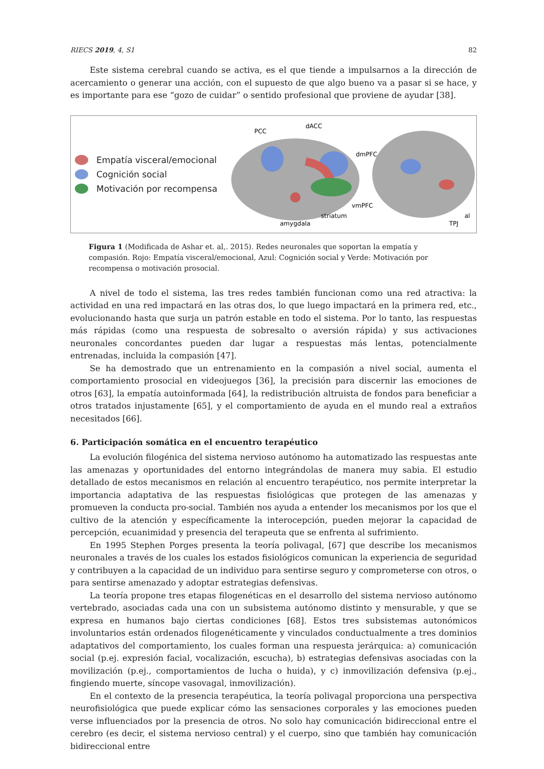RIECS 2019, 4, S1 82
Este sistema cerebral cuando se activa, es el que tiende a impulsarnos a la dirección de acercamiento o generar una acción, con el supuesto de que algo bueno va a pasar si se hace, y es importante para ese “gozo de cuidar” o sentido profesional que proviene de ayudar [38].
Empatía visceral/emocional
Cognición social
Motivación por recompensa
PCC
dACC
dmPFC
vmPFC
striatum
amygdala
al
TPJ
Figura 1 (Modificada de Ashar et. al,. 2015). Redes neuronales que soportan la empatía y compasión. Rojo: Empatía visceral/emocional, Azul: Cognición social y Verde: Motivación por recompensa o motivación prosocial.
A nivel de todo el sistema, las tres redes también funcionan como una red atractiva: la actividad en una red impactará en las otras dos, lo que luego impactará en la primera red, etc., evolucionando hasta que surja un patrón estable en todo el sistema. Por lo tanto, las respuestas más rápidas (como una respuesta de sobresalto o aversión rápida) y sus activaciones neuronales concordantes pueden dar lugar a respuestas más lentas, potencialmente entrenadas, incluida la compasión [47].
Se ha demostrado que un entrenamiento en la compasión a nivel social, aumenta el comportamiento prosocial en videojuegos [36], la precisión para discernir las emociones de otros [63], la empatía autoinformada [64], la redistribución altruista de fondos para beneficiar a otros tratados injustamente [65], y el comportamiento de ayuda en el mundo real a extraños necesitados [66].
6. Participación somática en el encuentro terapéutico
La evolución filogénica del sistema nervioso autónomo ha automatizado las respuestas ante las amenazas y oportunidades del entorno integrándolas de manera muy sabia. El estudio detallado de estos mecanismos en relación al encuentro terapéutico, nos permite interpretar la importancia adaptativa de las respuestas fisiológicas que protegen de las amenazas y promueven la conducta pro-social. También nos ayuda a entender los mecanismos por los que el cultivo de la atención y específicamente la interocepción, pueden mejorar la capacidad de percepción, ecuanimidad y presencia del terapeuta que se enfrenta al sufrimiento.
En 1995 Stephen Porges presenta la teoría polivagal, [67] que describe los mecanismos neuronales a través de los cuales los estados fisiológicos comunican la experiencia de seguridad y contribuyen a la capacidad de un individuo para sentirse seguro y comprometerse con otros, o para sentirse amenazado y adoptar estrategias defensivas.
La teoría propone tres etapas filogenéticas en el desarrollo del sistema nervioso autónomo vertebrado, asociadas cada una con un subsistema autónomo distinto y mensurable, y que se expresa en humanos bajo ciertas condiciones [68]. Estos tres subsistemas autonómicos involuntarios están ordenados filogenéticamente y vinculados conductualmente a tres dominios adaptativos del comportamiento, los cuales forman una respuesta jerárquica: a) comunicación social (p.ej. expresión facial, vocalización, escucha), b) estrategias defensivas asociadas con la movilización (p.ej., comportamientos de lucha o huida), y c) inmovilización defensiva (p.ej., fingiendo muerte, síncope vasovagal, inmovilización).
En el contexto de la presencia terapéutica, la teoría polivagal proporciona una perspectiva neurofisiológica que puede explicar cómo las sensaciones corporales y las emociones pueden verse influenciados por la presencia de otros. No solo hay comunicación bidireccional entre el cerebro (es decir, el sistema nervioso central) y el cuerpo, sino que también hay comunicación bidireccional entre